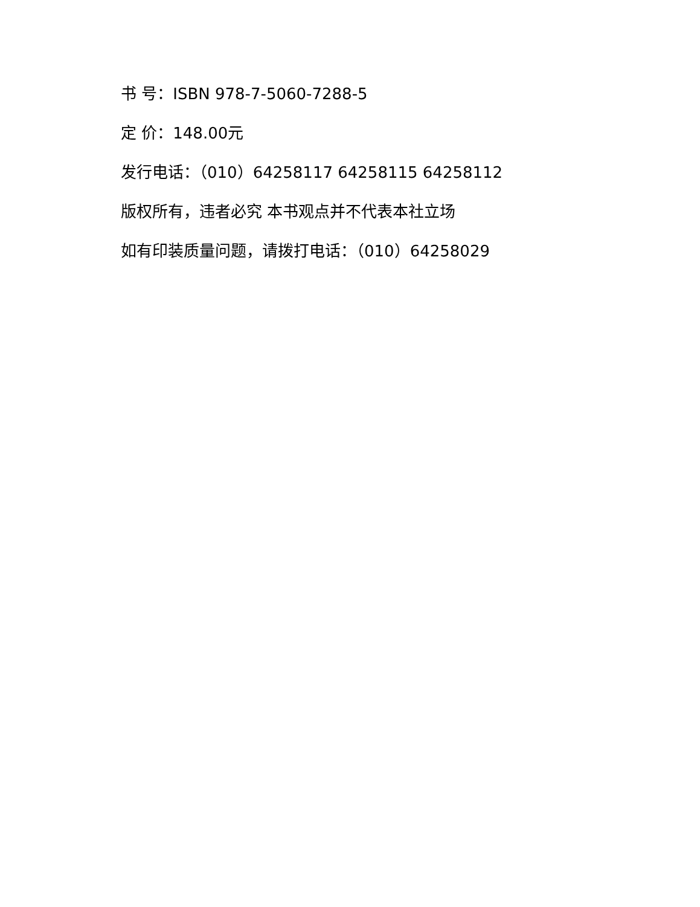书 号：ISBN 978-7-5060-7288-5
定 价：148.00元
发行电话：（010）64258117 64258115 64258112
版权所有，违者必究 本书观点并不代表本社立场
如有印装质量问题，请拨打电话：（010）64258029